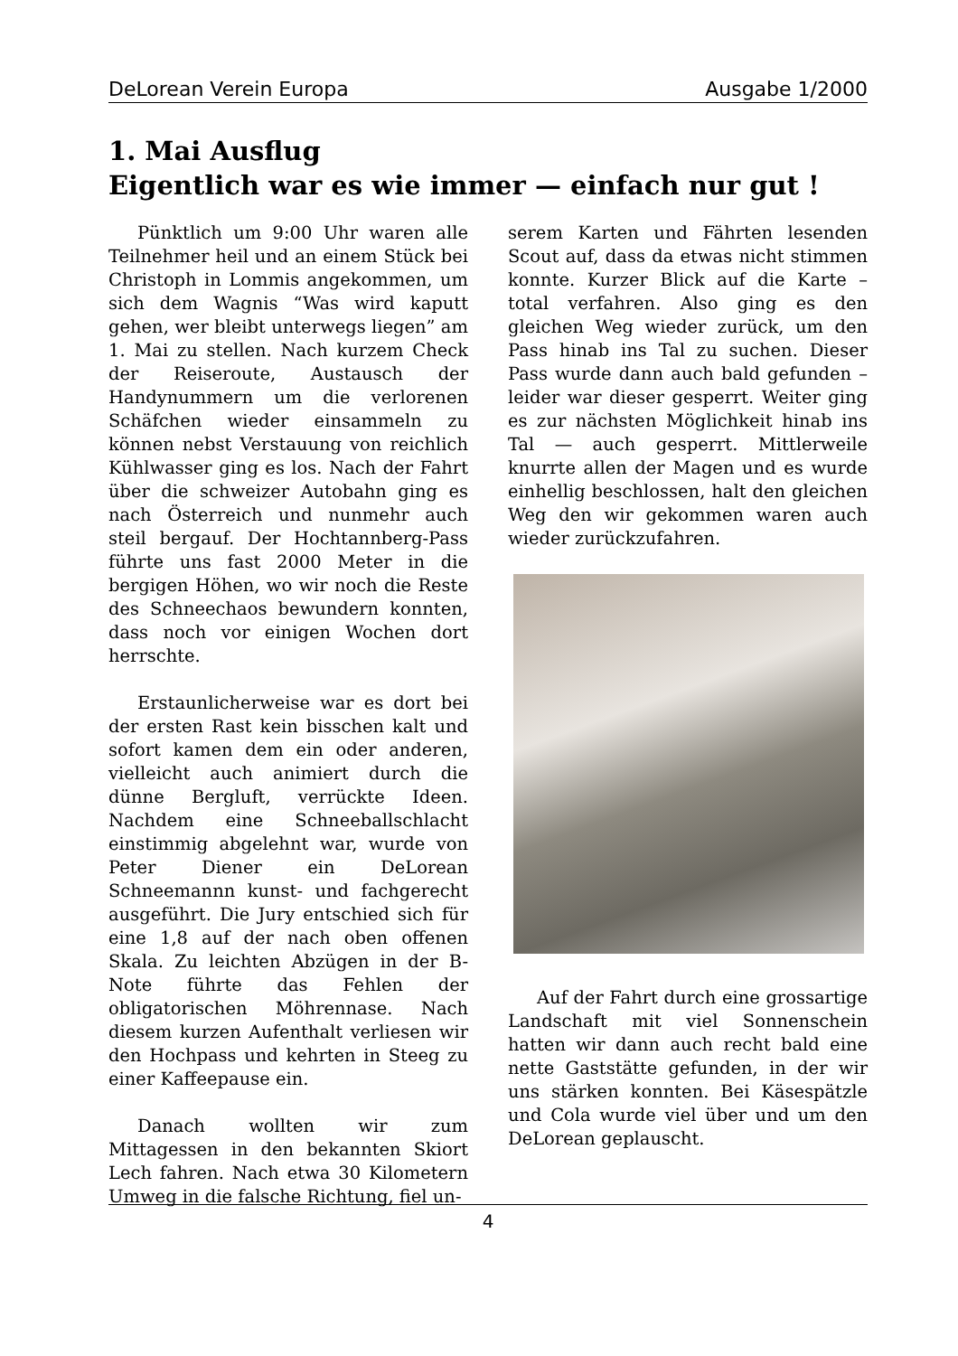DeLorean Verein Europa Ausgabe 1/2000
1. Mai Ausflug
Eigentlich war es wie immer — einfach nur gut !
Pünktlich um 9:00 Uhr waren alle Teilnehmer heil und an einem Stück bei Christoph in Lommis angekommen, um sich dem Wagnis “Was wird kaputt gehen, wer bleibt unterwegs liegen” am 1. Mai zu stellen. Nach kurzem Check der Reiseroute, Austausch der Handynummern um die verlorenen Schäfchen wieder einsammeln zu können nebst Verstauung von reichlich Kühlwasser ging es los. Nach der Fahrt über die schweizer Autobahn ging es nach Österreich und nunmehr auch steil bergauf. Der Hochtannberg-Pass führte uns fast 2000 Meter in die bergigen Höhen, wo wir noch die Reste des Schneechaos bewundern konnten, dass noch vor einigen Wochen dort herrschte.
Erstaunlicherweise war es dort bei der ersten Rast kein bisschen kalt und sofort kamen dem ein oder anderen, vielleicht auch animiert durch die dünne Bergluft, verrückte Ideen. Nachdem eine Schneeballschlacht einstimmig abgelehnt war, wurde von Peter Diener ein DeLorean Schneemannn kunst- und fachgerecht ausgeführt. Die Jury entschied sich für eine 1,8 auf der nach oben offenen Skala. Zu leichten Abzügen in der B-Note führte das Fehlen der obligatorischen Möhrennase. Nach diesem kurzen Aufenthalt verliesen wir den Hochpass und kehrten in Steeg zu einer Kaffeepause ein.
Danach wollten wir zum Mittagessen in den bekannten Skiort Lech fahren. Nach etwa 30 Kilometern Umweg in die falsche Richtung, fiel un-
serem Karten und Fährten lesenden Scout auf, dass da etwas nicht stimmen konnte. Kurzer Blick auf die Karte – total verfahren. Also ging es den gleichen Weg wieder zurück, um den Pass hinab ins Tal zu suchen. Dieser Pass wurde dann auch bald gefunden – leider war dieser gesperrt. Weiter ging es zur nächsten Möglichkeit hinab ins Tal — auch gesperrt. Mittlerweile knurrte allen der Magen und es wurde einhellig beschlossen, halt den gleichen Weg den wir gekommen waren auch wieder zurückzufahren.
Auf der Fahrt durch eine grossartige Landschaft mit viel Sonnenschein hatten wir dann auch recht bald eine nette Gaststätte gefunden, in der wir uns stärken konnten. Bei Käsespätzle und Cola wurde viel über und um den DeLorean geplauscht.
4